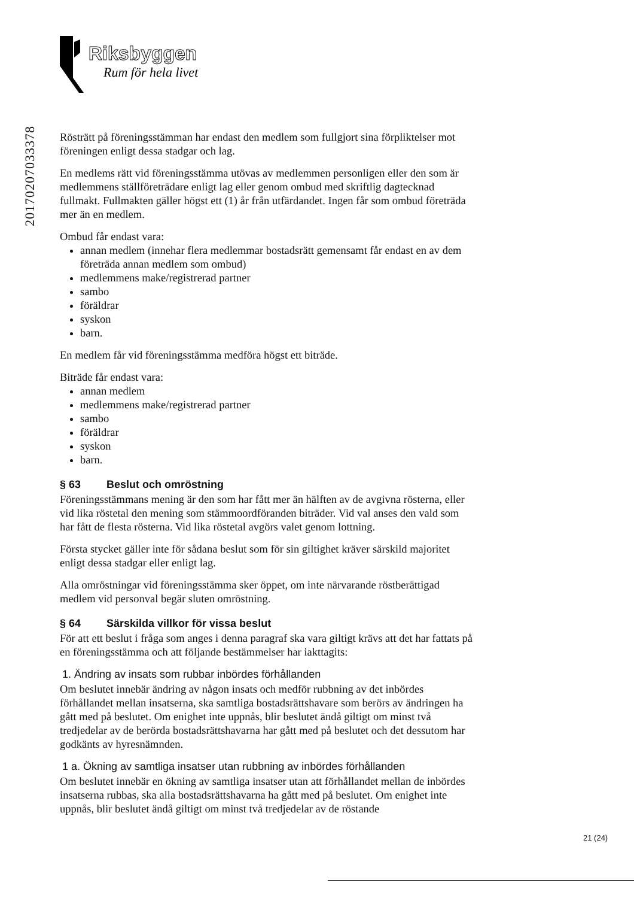Riksbyggen
Rum för hela livet
20170207033378
Rösträtt på föreningsstämman har endast den medlem som fullgjort sina förpliktelser mot föreningen enligt dessa stadgar och lag.
En medlems rätt vid föreningsstämma utövas av medlemmen personligen eller den som är medlemmens ställföreträdare enligt lag eller genom ombud med skriftlig dagtecknad fullmakt. Fullmakten gäller högst ett (1) år från utfärdandet. Ingen får som ombud företräda mer än en medlem.
Ombud får endast vara:
annan medlem (innehar flera medlemmar bostadsrätt gemensamt får endast en av dem företräda annan medlem som ombud)
medlemmens make/registrerad partner
sambo
föräldrar
syskon
barn.
En medlem får vid föreningsstämma medföra högst ett biträde.
Biträde får endast vara:
annan medlem
medlemmens make/registrerad partner
sambo
föräldrar
syskon
barn.
§ 63 Beslut och omröstning
Föreningsstämmans mening är den som har fått mer än hälften av de avgivna rösterna, eller vid lika röstetal den mening som stämmoordföranden biträder. Vid val anses den vald som har fått de flesta rösterna. Vid lika röstetal avgörs valet genom lottning.
Första stycket gäller inte för sådana beslut som för sin giltighet kräver särskild majoritet enligt dessa stadgar eller enligt lag.
Alla omröstningar vid föreningsstämma sker öppet, om inte närvarande röstberättigad medlem vid personval begär sluten omröstning.
§ 64 Särskilda villkor för vissa beslut
För att ett beslut i fråga som anges i denna paragraf ska vara giltigt krävs att det har fattats på en föreningsstämma och att följande bestämmelser har iakttagits:
1. Ändring av insats som rubbar inbördes förhållanden
Om beslutet innebär ändring av någon insats och medför rubbning av det inbördes förhållandet mellan insatserna, ska samtliga bostadsrättshavare som berörs av ändringen ha gått med på beslutet. Om enighet inte uppnås, blir beslutet ändå giltigt om minst två tredjedelar av de berörda bostadsrättshavarna har gått med på beslutet och det dessutom har godkänts av hyresnämnden.
1 a. Ökning av samtliga insatser utan rubbning av inbördes förhållanden
Om beslutet innebär en ökning av samtliga insatser utan att förhållandet mellan de inbördes insatserna rubbas, ska alla bostadsrättshavarna ha gått med på beslutet. Om enighet inte uppnås, blir beslutet ändå giltigt om minst två tredjedelar av de röstande
21 (24)